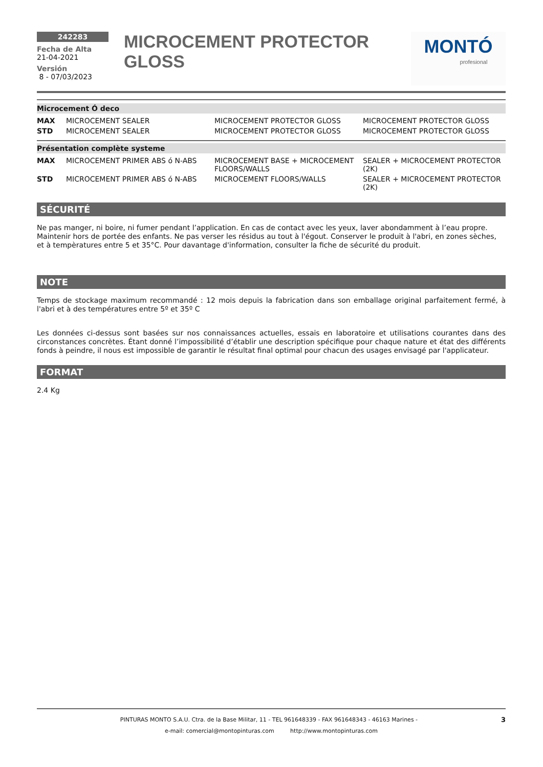242283
Fecha de Alta
21-04-2021
Versión
8 - 07/03/2023
MICROCEMENT PROTECTOR GLOSS
MONTÓ
profesional
Microcement Ó deco
| MAX | MICROCEMENT SEALER | MICROCEMENT PROTECTOR GLOSS | MICROCEMENT PROTECTOR GLOSS |
| STD | MICROCEMENT SEALER | MICROCEMENT PROTECTOR GLOSS | MICROCEMENT PROTECTOR GLOSS |
Présentation complète systeme
| MAX | MICROCEMENT PRIMER ABS ó N-ABS | MICROCEMENT BASE + MICROCEMENT FLOORS/WALLS | SEALER + MICROCEMENT PROTECTOR (2K) |
| STD | MICROCEMENT PRIMER ABS ó N-ABS | MICROCEMENT FLOORS/WALLS | SEALER + MICROCEMENT PROTECTOR (2K) |
SÉCURITÉ
Ne pas manger, ni boire, ni fumer pendant l’application. En cas de contact avec les yeux, laver abondamment à l’eau propre. Maintenir hors de portée des enfants. Ne pas verser les résidus au tout à l'égout. Conserver le produit à l'abri, en zones sèches, et à tempèratures entre 5 et 35°C. Pour davantage d'information, consulter la fiche de sécurité du produit.
NOTE
Temps de stockage maximum recommandé : 12 mois depuis la fabrication dans son emballage original parfaitement fermé, à l'abri et à des températures entre 5º et 35º C
Les données ci-dessus sont basées sur nos connaissances actuelles, essais en laboratoire et utilisations courantes dans des circonstances concrètes. Étant donné l’impossibilité d’établir une description spécifique pour chaque nature et état des différents fonds à peindre, il nous est impossible de garantir le résultat final optimal pour chacun des usages envisagé par l'applicateur.
FORMAT
2.4 Kg
PINTURAS MONTO S.A.U. Ctra. de la Base Militar, 11 - TEL 961648339 - FAX 961648343 - 46163 Marines - 3
e-mail: comercial@montopinturas.com http://www.montopinturas.com